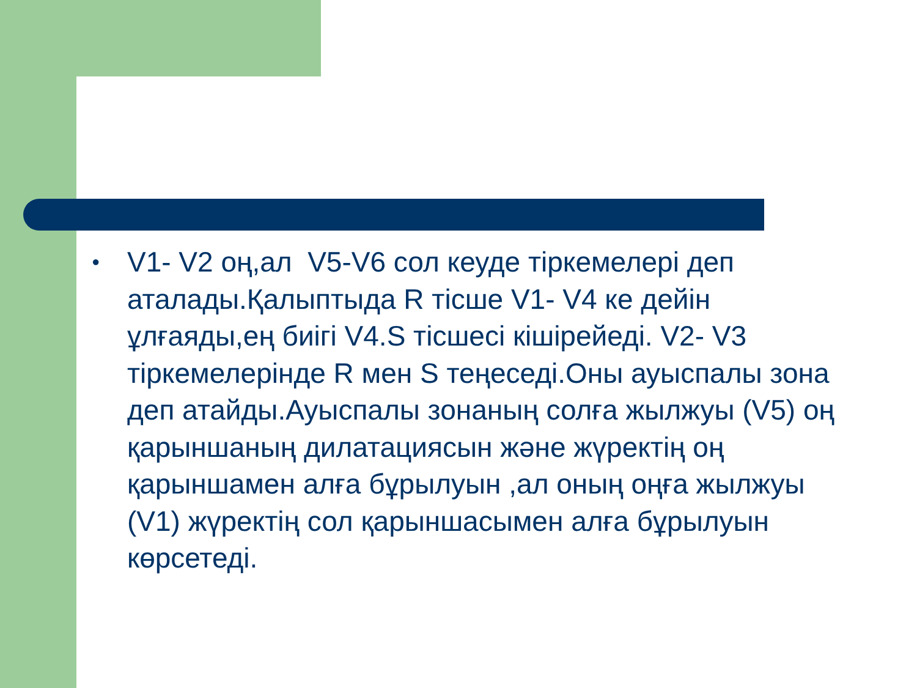●
V1- V2 оң,ал V5-V6 сол кеуде тіркемелері деп аталады.Қалыптыда R тісше V1- V4 ке дейін ұлғаяды,ең биігі V4.S тісшесі кішірейеді. V2- V3 тіркемелерінде R мен S теңеседі.Оны ауыспалы зона деп атайды.Ауыспалы зонаның солға жылжуы (V5) оң қарыншаның дилатациясын және жүректің оң қарыншамен алға бұрылуын ,ал оның оңға жылжуы (V1) жүректің сол қарыншасымен алға бұрылуын көрсетеді.